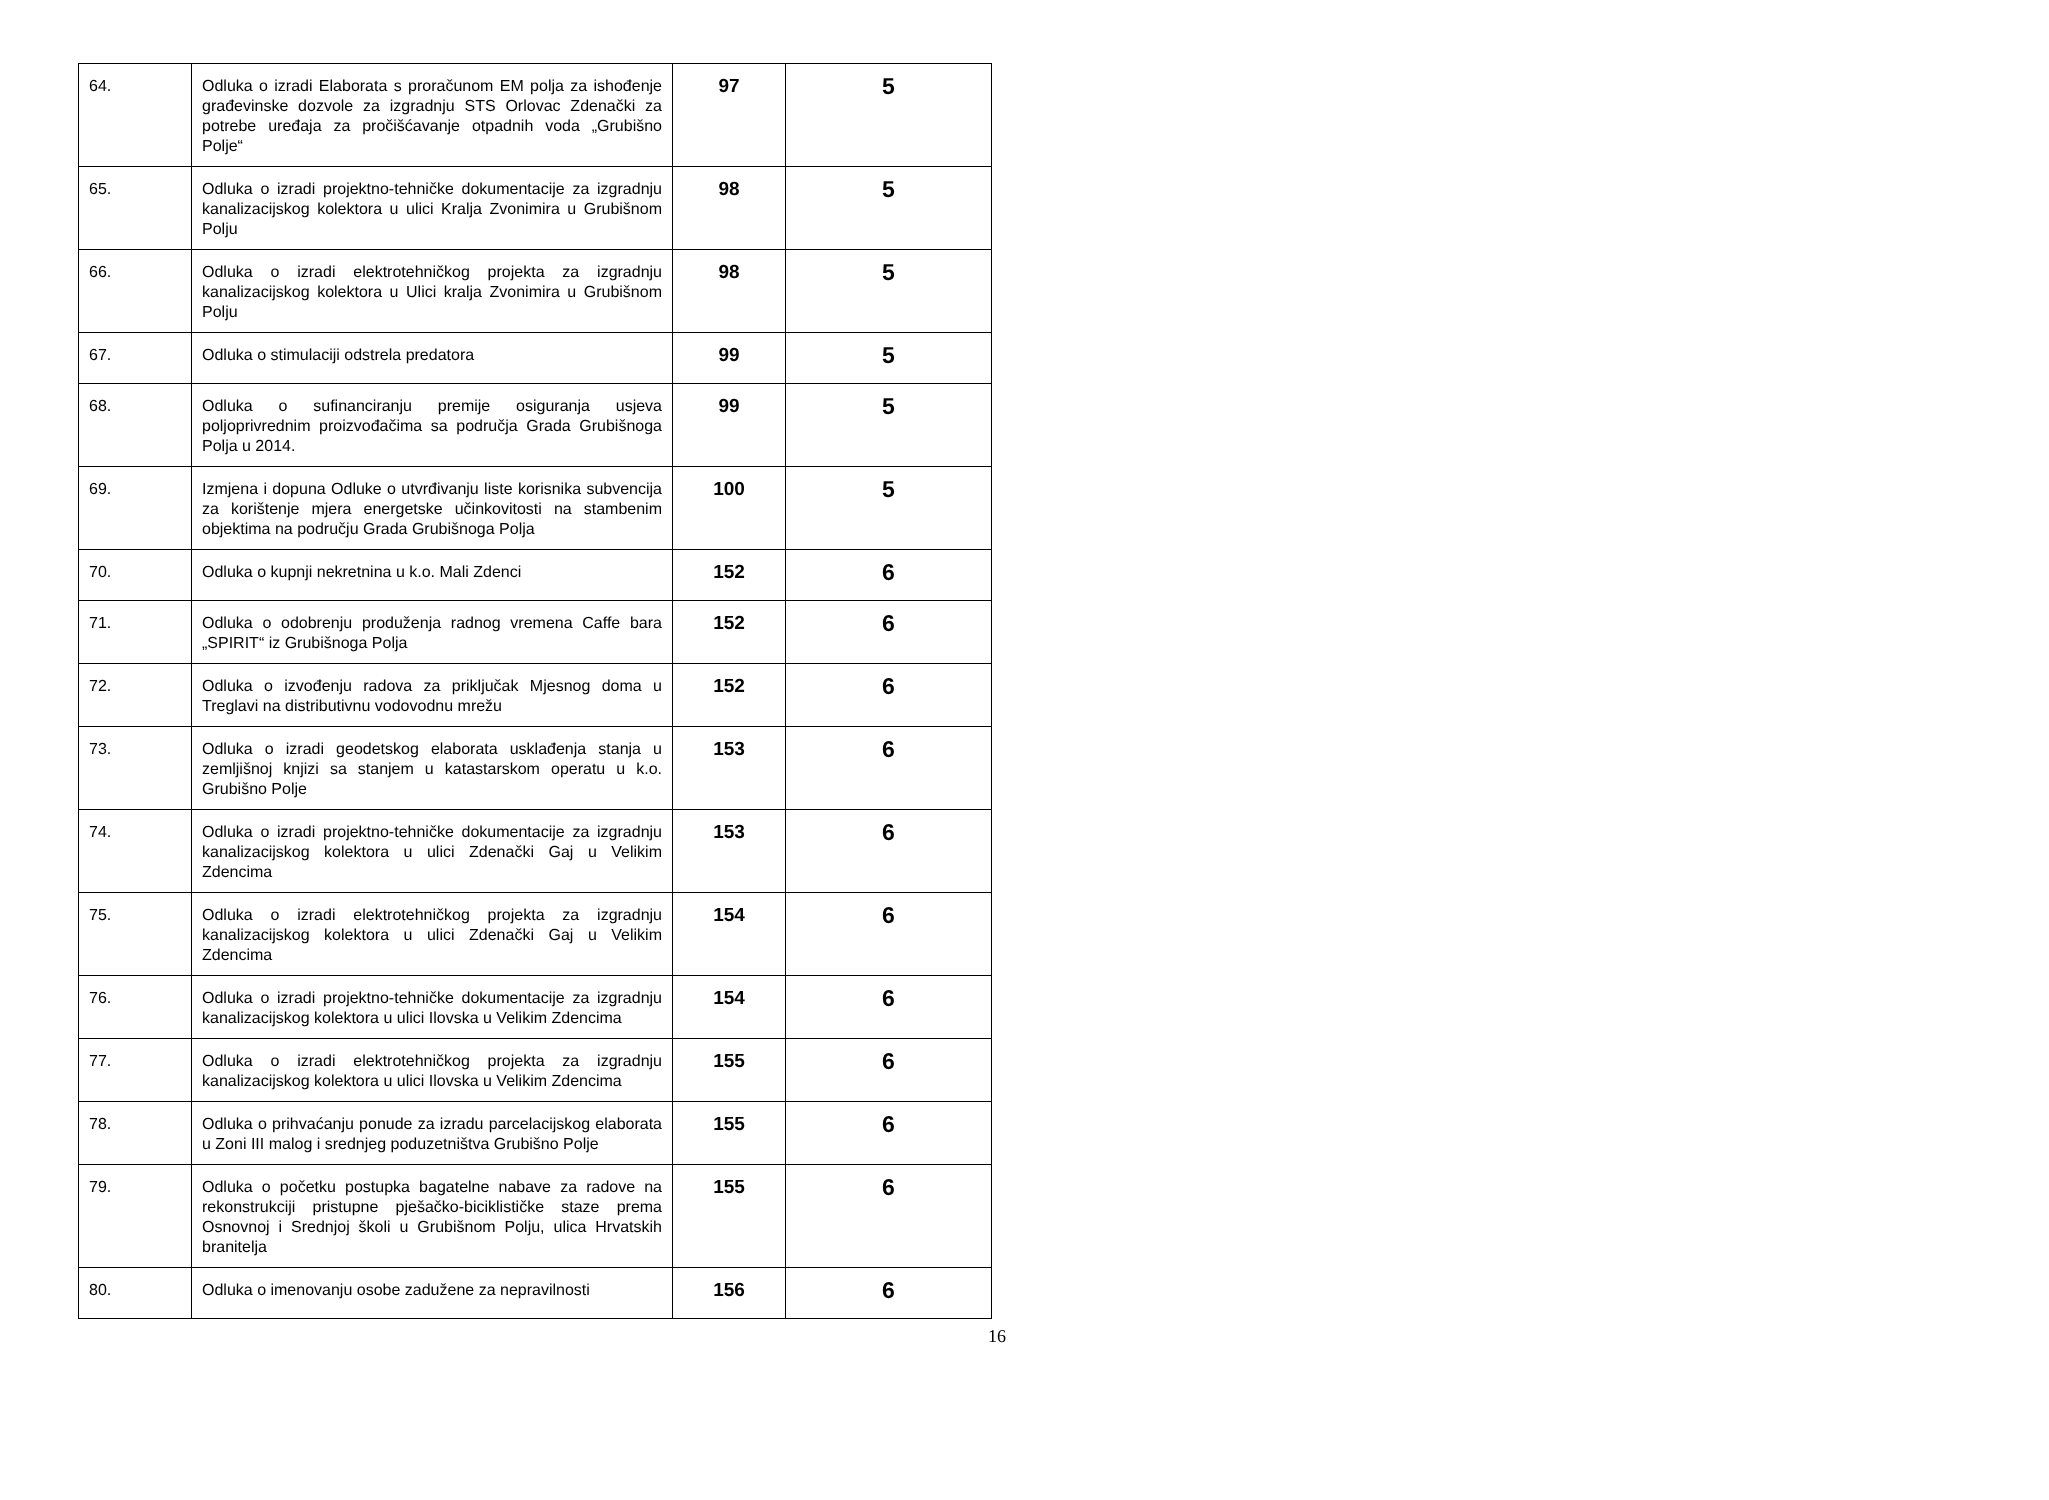| 64. | Odluka o izradi Elaborata s proračunom EM polja za ishođenje građevinske dozvole za izgradnju STS Orlovac Zdenački za potrebe uređaja za pročišćavanje otpadnih voda „Grubišno Polje“ | 97 | 5 |
| 65. | Odluka o izradi projektno-tehničke dokumentacije za izgradnju kanalizacijskog kolektora u ulici Kralja Zvonimira u Grubišnom Polju | 98 | 5 |
| 66. | Odluka o izradi elektrotehničkog projekta za izgradnju kanalizacijskog kolektora u Ulici kralja Zvonimira u Grubišnom Polju | 98 | 5 |
| 67. | Odluka o stimulaciji odstrela predatora | 99 | 5 |
| 68. | Odluka o sufinanciranju premije osiguranja usjeva poljoprivrednim proizvođačima sa područja Grada Grubišnoga Polja u 2014. | 99 | 5 |
| 69. | Izmjena i dopuna Odluke o utvrđivanju liste korisnika subvencija za korištenje mjera energetske učinkovitosti na stambenim objektima na području Grada Grubišnoga Polja | 100 | 5 |
| 70. | Odluka o kupnji nekretnina u k.o. Mali Zdenci | 152 | 6 |
| 71. | Odluka o odobrenju produženja radnog vremena Caffe bara „SPIRIT“ iz Grubišnoga Polja | 152 | 6 |
| 72. | Odluka o izvođenju radova za priključak Mjesnog doma u Treglavi na distributivnu vodovodnu mrežu | 152 | 6 |
| 73. | Odluka o izradi geodetskog elaborata usklađenja stanja u zemljišnoj knjizi sa stanjem u katastarskom operatu u k.o. Grubišno Polje | 153 | 6 |
| 74. | Odluka o izradi projektno-tehničke dokumentacije za izgradnju kanalizacijskog kolektora u ulici Zdenački Gaj u Velikim Zdencima | 153 | 6 |
| 75. | Odluka o izradi elektrotehničkog projekta za izgradnju kanalizacijskog kolektora u ulici Zdenački Gaj u Velikim Zdencima | 154 | 6 |
| 76. | Odluka o izradi projektno-tehničke dokumentacije za izgradnju kanalizacijskog kolektora u ulici Ilovska u Velikim Zdencima | 154 | 6 |
| 77. | Odluka o izradi elektrotehničkog projekta za izgradnju kanalizacijskog kolektora u ulici Ilovska u Velikim Zdencima | 155 | 6 |
| 78. | Odluka o prihvaćanju ponude za izradu parcelacijskog elaborata u Zoni III malog i srednjeg poduzetništva Grubišno Polje | 155 | 6 |
| 79. | Odluka o početku postupka bagatelne nabave za radove na rekonstrukciji pristupne pješačko-biciklističke staze prema Osnovnoj i Srednjoj školi u Grubišnom Polju, ulica Hrvatskih branitelja | 155 | 6 |
| 80. | Odluka o imenovanju osobe zadužene za nepravilnosti | 156 | 6 |
16